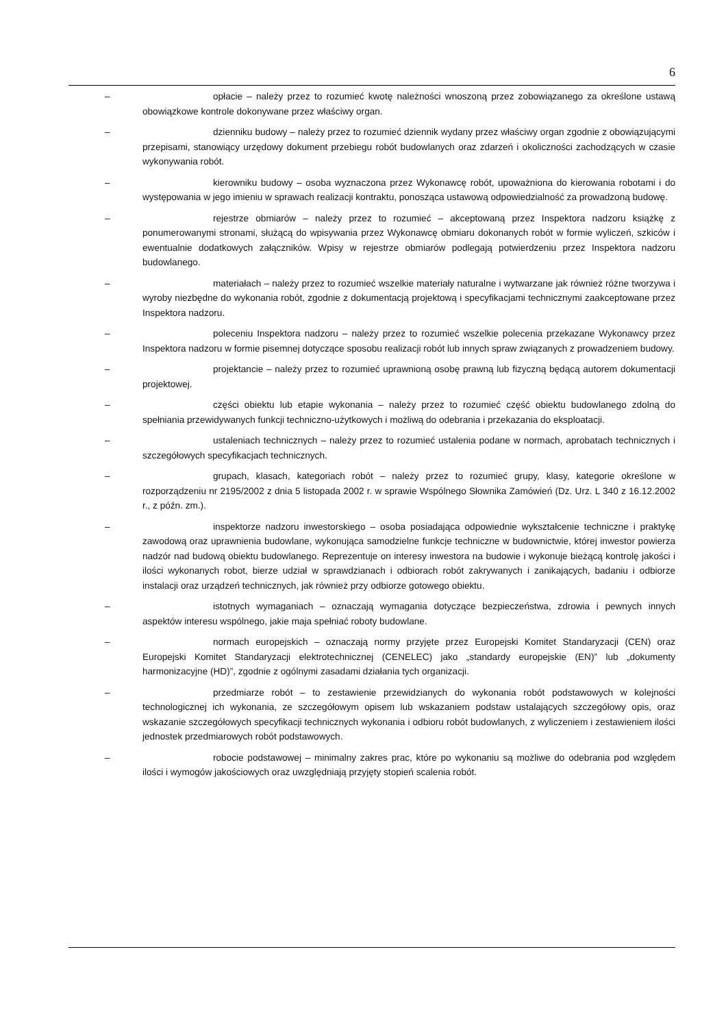6
– opłacie – należy przez to rozumieć kwotę należności wnoszoną przez zobowiązanego za określone ustawą obowiązkowe kontrole dokonywane przez właściwy organ.
– dzienniku budowy – należy przez to rozumieć dziennik wydany przez właściwy organ zgodnie z obowiązującymi przepisami, stanowiący urzędowy dokument przebiegu robót budowlanych oraz zdarzeń i okoliczności zachodzących w czasie wykonywania robót.
– kierowniku budowy – osoba wyznaczona przez Wykonawcę robót, upoważniona do kierowania robotami i do występowania w jego imieniu w sprawach realizacji kontraktu, ponosząca ustawową odpowiedzialność za prowadzoną budowę.
– rejestrze obmiarów – należy przez to rozumieć – akceptowaną przez Inspektora nadzoru książkę z ponumerowanymi stronami, służącą do wpisywania przez Wykonawcę obmiaru dokonanych robót w formie wyliczeń, szkiców i ewentualnie dodatkowych załączników. Wpisy w rejestrze obmiarów podlegają potwierdzeniu przez Inspektora nadzoru budowlanego.
– materiałach – należy przez to rozumieć wszelkie materiały naturalne i wytwarzane jak również różne tworzywa i wyroby niezbędne do wykonania robót, zgodnie z dokumentacją projektową i specyfikacjami technicznymi zaakceptowane przez Inspektora nadzoru.
– poleceniu Inspektora nadzoru – należy przez to rozumieć wszelkie polecenia przekazane Wykonawcy przez Inspektora nadzoru w formie pisemnej dotyczące sposobu realizacji robót lub innych spraw związanych z prowadzeniem budowy.
– projektancie – należy przez to rozumieć uprawnioną osobę prawną lub fizyczną będącą autorem dokumentacji projektowej.
– części obiektu lub etapie wykonania – należy przez to rozumieć część obiektu budowlanego zdolną do spełniania przewidywanych funkcji techniczno-użytkowych i możliwą do odebrania i przekazania do eksploatacji.
– ustaleniach technicznych – należy przez to rozumieć ustalenia podane w normach, aprobatach technicznych i szczegółowych specyfikacjach technicznych.
– grupach, klasach, kategoriach robót – należy przez to rozumieć grupy, klasy, kategorie określone w rozporządzeniu nr 2195/2002 z dnia 5 listopada 2002 r. w sprawie Wspólnego Słownika Zamówień (Dz. Urz. L 340 z 16.12.2002 r., z późn. zm.).
– inspektorze nadzoru inwestorskiego – osoba posiadająca odpowiednie wykształcenie techniczne i praktykę zawodową oraz uprawnienia budowlane, wykonująca samodzielne funkcje techniczne w budownictwie, której inwestor powierza nadzór nad budową obiektu budowlanego. Reprezentuje on interesy inwestora na budowie i wykonuje bieżącą kontrolę jakości i ilości wykonanych robot, bierze udział w sprawdzianach i odbiorach robót zakrywanych i zanikających, badaniu i odbiorze instalacji oraz urządzeń technicznych, jak również przy odbiorze gotowego obiektu.
– istotnych wymaganiach – oznaczają wymagania dotyczące bezpieczeństwa, zdrowia i pewnych innych aspektów interesu wspólnego, jakie maja spełniać roboty budowlane.
– normach europejskich – oznaczają normy przyjęte przez Europejski Komitet Standaryzacji (CEN) oraz Europejski Komitet Standaryzacji elektrotechnicznej (CENELEC) jako „standardy europejskie (EN)” lub „dokumenty harmonizacyjne (HD)”, zgodnie z ogólnymi zasadami działania tych organizacji.
– przedmiarze robót – to zestawienie przewidzianych do wykonania robót podstawowych w kolejności technologicznej ich wykonania, ze szczegółowym opisem lub wskazaniem podstaw ustalających szczegółowy opis, oraz wskazanie szczegółowych specyfikacji technicznych wykonania i odbioru robót budowlanych, z wyliczeniem i zestawieniem ilości jednostek przedmiarowych robót podstawowych.
– robocie podstawowej – minimalny zakres prac, które po wykonaniu są możliwe do odebrania pod względem ilości i wymogów jakościowych oraz uwzględniają przyjęty stopień scalenia robót.